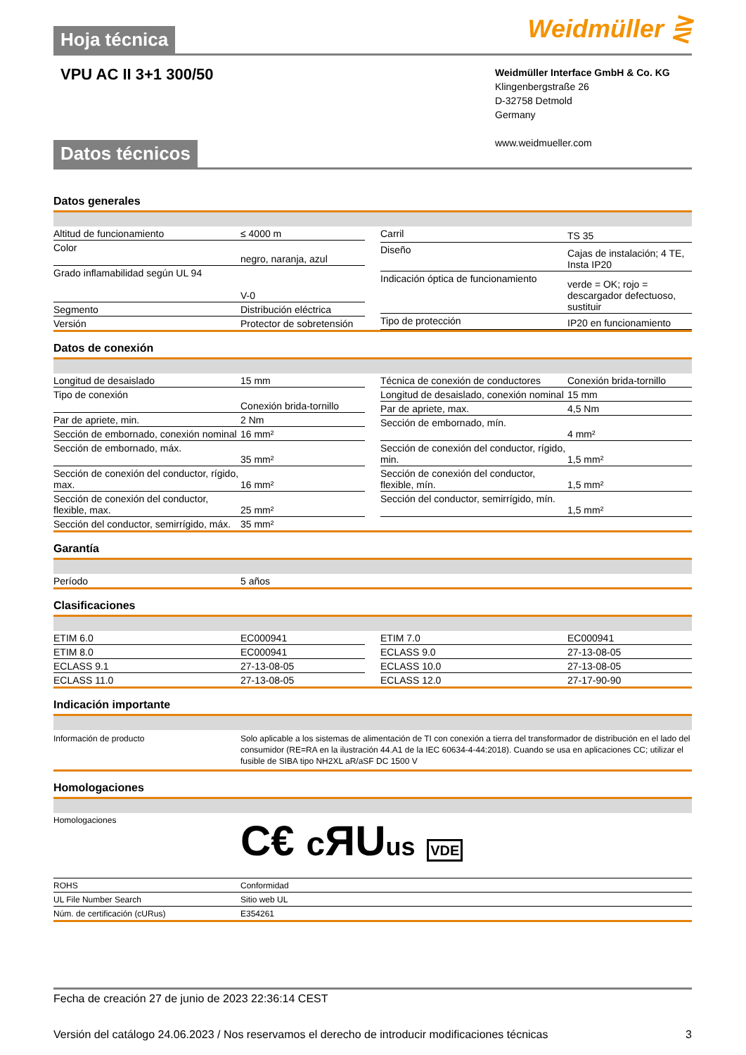Hoja técnica Weidmüller ⋛
VPU AC II 3+1 300/50
Weidmüller Interface GmbH & Co. KG
Klingenbergstraße 26
D-32758 Detmold
Germany
www.weidmueller.com
Datos técnicos
Datos generales
| Altitud de funcionamiento | ≤ 4000 m |
| Color | negro, naranja, azul |
| Grado inflamabilidad según UL 94 | V-0 |
| Segmento | Distribución eléctrica |
| Versión | Protector de sobretensión |
| Carril | TS 35 |
| Diseño | Cajas de instalación; 4 TE, Insta IP20 |
| Indicación óptica de funcionamiento | verde = OK; rojo = descargador defectuoso, sustituir |
| Tipo de protección | IP20 en funcionamiento |
Datos de conexión
| Longitud de desaislado | 15 mm |
| Tipo de conexión | Conexión brida-tornillo |
| Par de apriete, min. | 2 Nm |
| Sección de embornado, conexión nominal | 16 mm² |
| Sección de embornado, máx. | 35 mm² |
| Sección de conexión del conductor, rígido, max. | 16 mm² |
| Sección de conexión del conductor, flexible, max. | 25 mm² |
| Sección del conductor, semirrígido, máx. | 35 mm² |
| Técnica de conexión de conductores | Conexión brida-tornillo |
| Longitud de desaislado, conexión nominal | 15 mm |
| Par de apriete, max. | 4,5 Nm |
| Sección de embornado, mín. | 4 mm² |
| Sección de conexión del conductor, rígido, min. | 1,5 mm² |
| Sección de conexión del conductor, flexible, mín. | 1,5 mm² |
| Sección del conductor, semirrígido, mín. | 1,5 mm² |
Garantía
| Período | 5 años |
Clasificaciones
| ETIM 6.0 | EC000941 |
| ETIM 8.0 | EC000941 |
| ECLASS 9.1 | 27-13-08-05 |
| ECLASS 11.0 | 27-13-08-05 |
| ETIM 7.0 | EC000941 |
| ECLASS 9.0 | 27-13-08-05 |
| ECLASS 10.0 | 27-13-08-05 |
| ECLASS 12.0 | 27-17-90-90 |
Indicación importante
| Información de producto | Solo aplicable a los sistemas de alimentación de TI con conexión a tierra del transformador de distribución en el lado del consumidor (RE=RA en la ilustración 44.A1 de la IEC 60634-4-44:2018). Cuando se usa en aplicaciones CC; utilizar el fusible de SIBA tipo NH2XL aR/aSF DC 1500 V |
Homologaciones
| Homologaciones | C€ c ЯU us VDE |
| ROHS | Conformidad |
| UL File Number Search | Sitio web UL |
| Núm. de certificación (cURus) | E354261 |
Fecha de creación 27 de junio de 2023 22:36:14 CEST
Versión del catálogo 24.06.2023 / Nos reservamos el derecho de introducir modificaciones técnicas 3